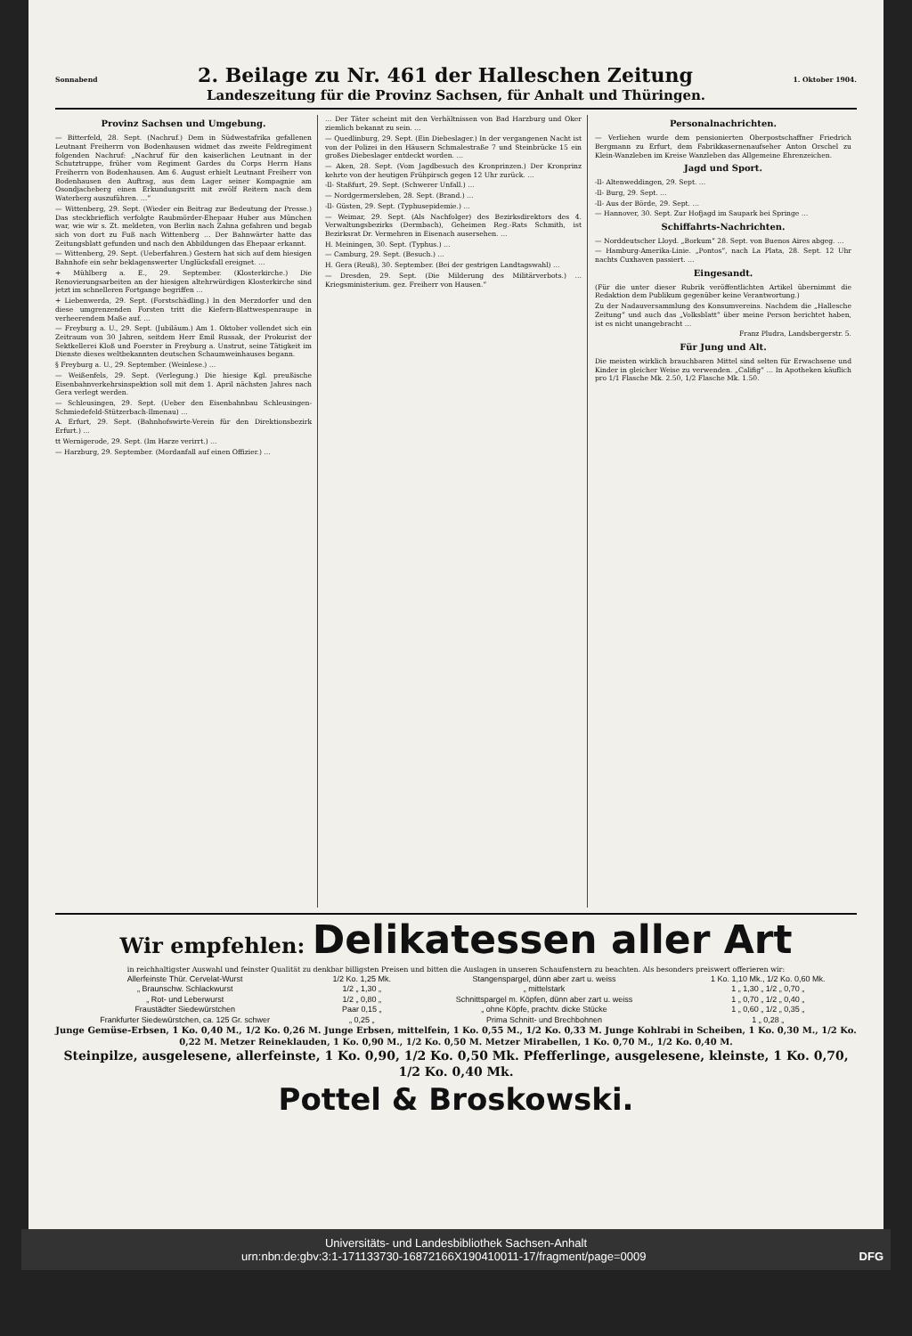Sonnabend 2. Beilage zu Nr. 461 der Halleschen Zeitung 1. Oktober 1904.
Landeszeitung für die Provinz Sachsen, für Anhalt und Thüringen.
Provinz Sachsen und Umgebung.
— Bitterfeld, 28. Sept. (Nachruf.) Dem in Südwestafrika gefallenen Leutnant Freiherrn von Bodenhausen widmet das zweite Feldregiment folgenden Nachruf: „Nachruf für den kaiserlichen Leutnant in der Schutztruppe, früher vom Regiment Gardes du Corps Herrn Hans Freiherrn von Bodenhausen. Am 6. August erhielt Leutnant Freiherr von Bodenhausen den Auftrag, aus dem Lager seiner Kompagnie am Osondjacheberg einen Erkundungsritt mit zwölf Reitern nach dem Waterberg auszuführen. …“
— Wittenberg, 29. Sept. (Wieder ein Beitrag zur Bedeutung der Presse.) Das steckbrieflich verfolgte Raubmörder-Ehepaar Huber aus München war, wie wir s. Zt. meldeten, von Berlin nach Zahna gefahren und begab sich von dort zu Fuß nach Wittenberg … Der Bahnwärter hatte das Zeitungsblatt gefunden und nach den Abbildungen das Ehepaar erkannt.
— Wittenberg, 29. Sept. (Ueberfahren.) Gestern hat sich auf dem hiesigen Bahnhofe ein sehr beklagenswerter Unglücksfall ereignet. …
+ Mühlberg a. E., 29. September. (Klosterkirche.) Die Renovierungsarbeiten an der hiesigen altehrwürdigen Klosterkirche sind jetzt im schnelleren Fortgange begriffen …
+ Liebenwerda, 29. Sept. (Forstschädling.) In den Merzdorfer und den diese umgrenzenden Forsten tritt die Kiefern-Blattwespenraupe in verheerendem Maße auf. …
— Freyburg a. U., 29. Sept. (Jubiläum.) Am 1. Oktober vollendet sich ein Zeitraum von 30 Jahren, seitdem Herr Emil Russak, der Prokurist der Sektkellerei Kloß und Foerster in Freyburg a. Unstrut, seine Tätigkeit im Dienste dieses weltbekannten deutschen Schaumweinhauses begann.
§ Freyburg a. U., 29. September. (Weinlese.) …
— Weißenfels, 29. Sept. (Verlegung.) Die hiesige Kgl. preußische Eisenbahnverkehrsinspektion soll mit dem 1. April nächsten Jahres nach Gera verlegt werden.
— Schleusingen, 29. Sept. (Ueber den Eisenbahnbau Schleusingen-Schmiedefeld-Stützerbach-Ilmenau) …
A. Erfurt, 29. Sept. (Bahnhofswirte-Verein für den Direktionsbezirk Erfurt.) …
tt Wernigerode, 29. Sept. (Im Harze verirrt.) …
— Harzburg, 29. September. (Mordanfall auf einen Offizier.) …
… Der Täter scheint mit den Verhältnissen von Bad Harzburg und Oker ziemlich bekannt zu sein. …
— Quedlinburg, 29. Sept. (Ein Diebeslager.) In der vergangenen Nacht ist von der Polizei in den Häusern Schmalestraße 7 und Steinbrücke 15 ein großes Diebeslager entdeckt worden. …
— Aken, 28. Sept. (Vom Jagdbesuch des Kronprinzen.) Der Kronprinz kehrte von der heutigen Frühpirsch gegen 12 Uhr zurück. …
-ll- Staßfurt, 29. Sept. (Schwerer Unfall.) …
— Nordgermersleben, 28. Sept. (Brand.) …
-ll- Güsten, 29. Sept. (Typhusepidemie.) …
— Weimar, 29. Sept. (Als Nachfolger) des Bezirksdirektors des 4. Verwaltungsbezirks (Dermbach), Geheimen Reg.-Rats Schmith, ist Bezirksrat Dr. Vermehren in Eisenach ausersehen. …
H. Meiningen, 30. Sept. (Typhus.) …
— Camburg, 29. Sept. (Besuch.) …
H. Gera (Reuß), 30. September. (Bei der gestrigen Landtagswahl) …
— Dresden, 29. Sept. (Die Milderung des Militärverbots.) … Kriegsministerium. gez. Freiherr von Hausen.“
Personalnachrichten.
— Verliehen wurde dem pensionierten Oberpostschaffner Friedrich Bergmann zu Erfurt, dem Fabrikkasernenaufseher Anton Orschel zu Klein-Wanzleben im Kreise Wanzleben das Allgemeine Ehrenzeichen.
Jagd und Sport.
-ll- Altenweddingen, 29. Sept. …
-ll- Burg, 29. Sept. …
-ll- Aus der Börde, 29. Sept. …
— Hannover, 30. Sept. Zur Hofjagd im Saupark bei Springe …
Schiffahrts-Nachrichten.
— Norddeutscher Lloyd. „Borkum“ 28. Sept. von Buenos Aires abgeg. …
— Hamburg-Amerika-Linie. „Pontos“, nach La Plata, 28. Sept. 12 Uhr nachts Cuxhaven passiert. …
Eingesandt.
(Für die unter dieser Rubrik veröffentlichten Artikel übernimmt die Redaktion dem Publikum gegenüber keine Verantwortung.)
Zu der Nadauversammlung des Konsumvereins. Nachdem die „Hallesche Zeitung“ und auch das „Volksblatt“ über meine Person berichtet haben, ist es nicht unangebracht …
Franz Pludra, Landsbergerstr. 5.
Für Jung und Alt.
Die meisten wirklich brauchbaren Mittel sind selten für Erwachsene und Kinder in gleicher Weise zu verwenden. „Califig“ … In Apotheken käuflich pro 1/1 Flasche Mk. 2.50, 1/2 Flasche Mk. 1.50.
Wir empfehlen: Delikatessen aller Art
in reichhaltigster Auswahl und feinster Qualität zu denkbar billigsten Preisen und bitten die Auslagen in unseren Schaufenstern zu beachten. Als besonders preiswert offerieren wir:
| Allerfeinste Thür. Cervelat-Wurst | 1/2 Ko. 1,25 Mk. | Stangenspargel, dünn aber zart u. weiss | 1 Ko. 1,10 Mk., 1/2 Ko. 0,60 Mk. |
| „ Braunschw. Schlackwurst | 1/2 „ 1,30 „ | „ mittelstark | 1 „ 1,30 „ 1/2 „ 0,70 „ |
| „ Rot- und Leberwurst | 1/2 „ 0,80 „ | Schnittspargel m. Köpfen, dünn aber zart u. weiss | 1 „ 0,70 „ 1/2 „ 0,40 „ |
| Fraustädter Siedewürstchen | Paar 0,15 „ | „ ohne Köpfe, prachtv. dicke Stücke | 1 „ 0,60 „ 1/2 „ 0,35 „ |
| Frankfurter Siedewürstchen, ca. 125 Gr. schwer | „ 0,25 „ | Prima Schnitt- und Brechbohnen | 1 „ 0,28 „ |
Junge Gemüse-Erbsen, 1 Ko. 0,40 M., 1/2 Ko. 0,26 M. Junge Erbsen, mittelfein, 1 Ko. 0,55 M., 1/2 Ko. 0,33 M. Junge Kohlrabi in Scheiben, 1 Ko. 0,30 M., 1/2 Ko. 0,22 M. Metzer Reineklauden, 1 Ko. 0,90 M., 1/2 Ko. 0,50 M. Metzer Mirabellen, 1 Ko. 0,70 M., 1/2 Ko. 0,40 M.
Steinpilze, ausgelesene, allerfeinste, 1 Ko. 0,90, 1/2 Ko. 0,50 Mk. Pfefferlinge, ausgelesene, kleinste, 1 Ko. 0,70, 1/2 Ko. 0,40 Mk.
Pottel & Broskowski.
Universitäts- und Landesbibliothek Sachsen-Anhalt
urn:nbn:de:gbv:3:1-171133730-16872166X190410011-17/fragment/page=0009 DFG